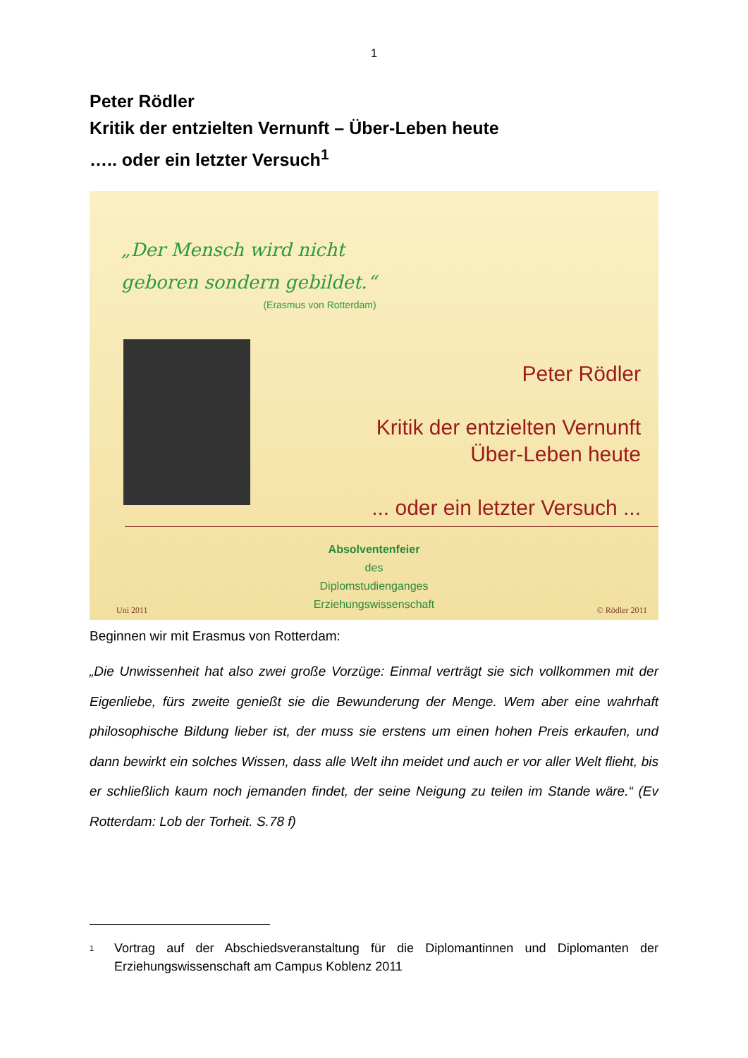1
Peter Rödler
Kritik der entzielten Vernunft – Über-Leben heute
….. oder ein letzter Versuch<sup>1</sup>
„Der Mensch wird nicht
geboren sondern gebildet.“(Erasmus von Rotterdam)
Peter Rödler
Kritik der entzielten Vernunft
Über-Leben heute
... oder ein letzter Versuch ...
Absolventenfeier
des
Diplomstudienganges
Erziehungswissenschaft
Uni 2011 © Rödler 2011
Beginnen wir mit Erasmus von Rotterdam:
„Die Unwissenheit hat also zwei große Vorzüge: Einmal verträgt sie sich vollkommen mit der Eigenliebe, fürs zweite genießt sie die Bewunderung der Menge. Wem aber eine wahrhaft philosophische Bildung lieber ist, der muss sie erstens um einen hohen Preis erkaufen, und dann bewirkt ein solches Wissen, dass alle Welt ihn meidet und auch er vor aller Welt flieht, bis er schließlich kaum noch jemanden findet, der seine Neigung zu teilen im Stande wäre.“ (Ev Rotterdam: Lob der Torheit. S.78 f)
<sup>1</sup> Vortrag auf der Abschiedsveranstaltung für die Diplomantinnen und Diplomanten der Erziehungswissenschaft am Campus Koblenz 2011